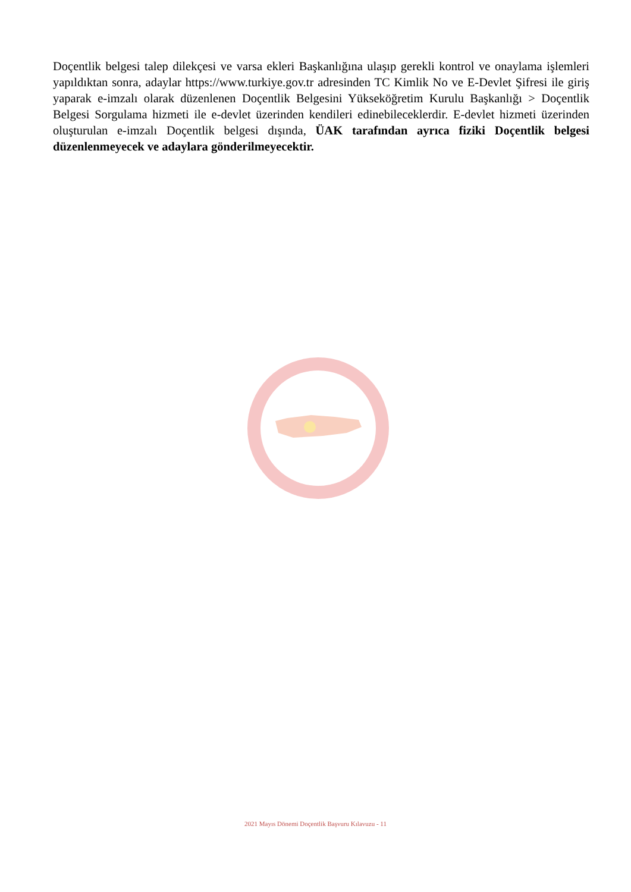Doçentlik belgesi talep dilekçesi ve varsa ekleri Başkanlığına ulaşıp gerekli kontrol ve onaylama işlemleri yapıldıktan sonra, adaylar https://www.turkiye.gov.tr adresinden TC Kimlik No ve E-Devlet Şifresi ile giriş yaparak e-imzalı olarak düzenlenen Doçentlik Belgesini Yükseköğretim Kurulu Başkanlığı > Doçentlik Belgesi Sorgulama hizmeti ile e-devlet üzerinden kendileri edinebileceklerdir. E-devlet hizmeti üzerinden oluşturulan e-imzalı Doçentlik belgesi dışında, ÜAK tarafından ayrıca fiziki Doçentlik belgesi düzenlenmeyecek ve adaylara gönderilmeyecektir.
2021 Mayıs Dönemi Doçentlik Başvuru Kılavuzu - 11